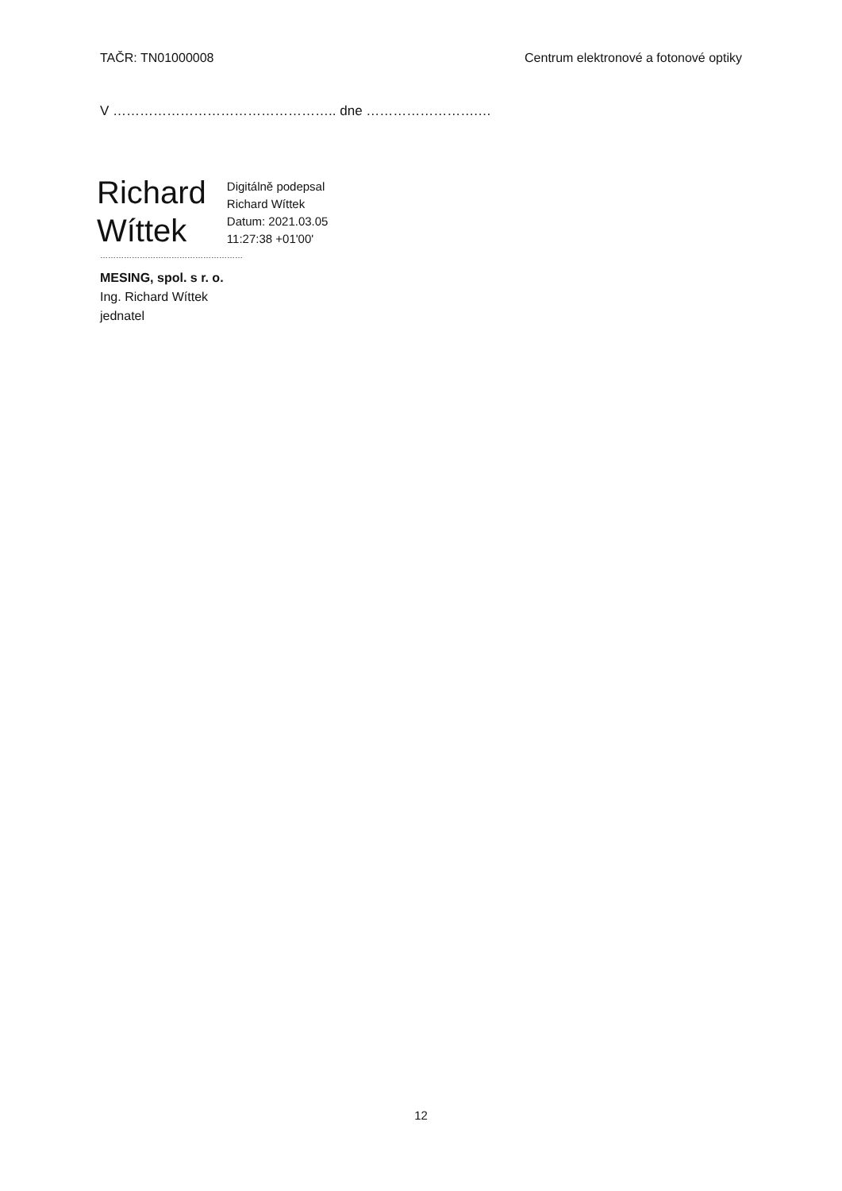TAČR: TN01000008 Centrum elektronové a fotonové optiky
V ………………………………………….. dne …………………….…
Richard
Wíttek
Digitálně podepsal
Richard Wíttek
Datum: 2021.03.05
11:27:38 +01'00'
………………………………………………
MESING, spol. s r. o.
Ing. Richard Wíttek
jednatel
12